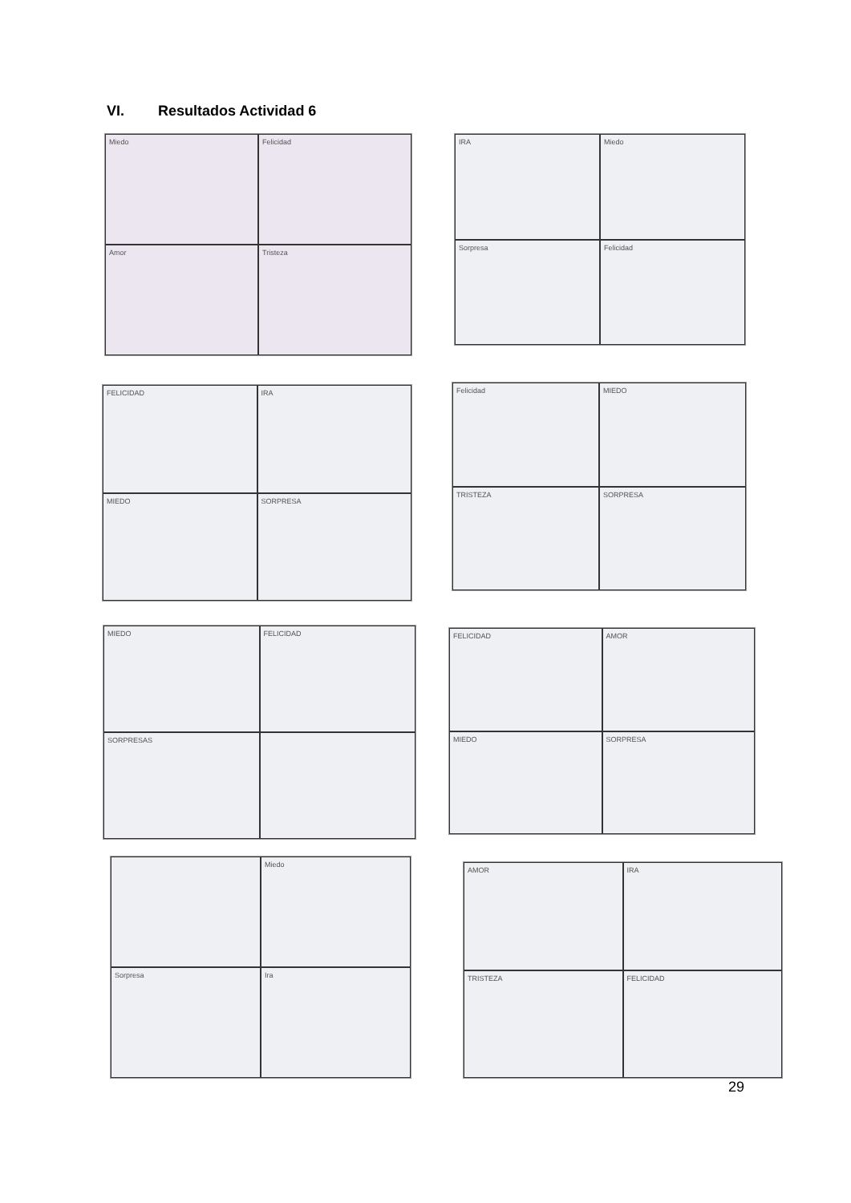VI. Resultados Actividad 6
Miedo
Felicidad
Amor
Tristeza
IRA
Miedo
Sorpresa
Felicidad
FELICIDAD
IRA
MIEDO
SORPRESA
Felicidad
MIEDO
TRISTEZA
SORPRESA
MIEDO
FELICIDAD
SORPRESAS
FELICIDAD
AMOR
MIEDO
SORPRESA
Miedo
Sorpresa
Ira
AMOR
IRA
TRISTEZA
FELICIDAD
29